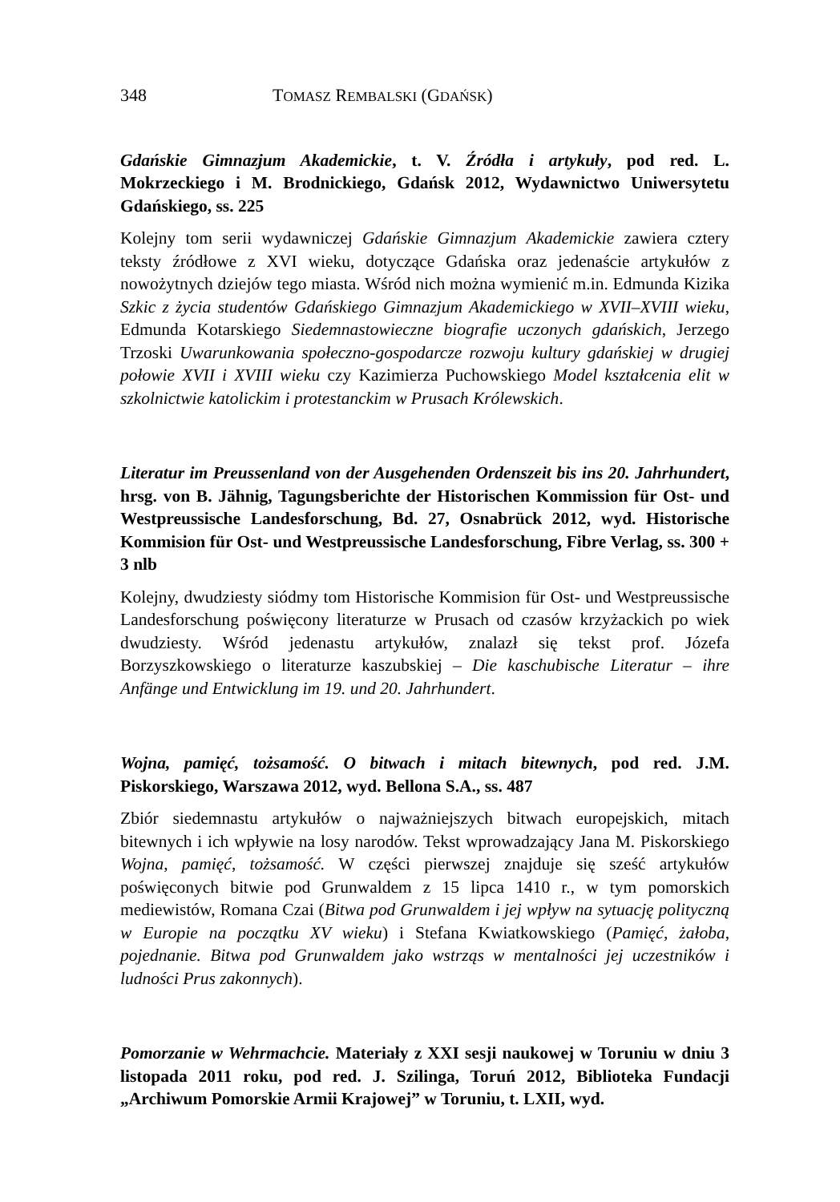348 TOMASZ REMBALSKI (GDAŃSK)
Gdańskie Gimnazjum Akademickie, t. V. Źródła i artykuły, pod red. L. Mokrzeckiego i M. Brodnickiego, Gdańsk 2012, Wydawnictwo Uniwersytetu Gdańskiego, ss. 225
Kolejny tom serii wydawniczej Gdańskie Gimnazjum Akademickie zawiera cztery teksty źródłowe z XVI wieku, dotyczące Gdańska oraz jedenaście artykułów z nowożytnych dziejów tego miasta. Wśród nich można wymienić m.in. Edmunda Kizika Szkic z życia studentów Gdańskiego Gimnazjum Akademickiego w XVII–XVIII wieku, Edmunda Kotarskiego Siedemnastowieczne biografie uczonych gdańskich, Jerzego Trzoski Uwarunkowania społeczno-gospodarcze rozwoju kultury gdańskiej w drugiej połowie XVII i XVIII wieku czy Kazimierza Puchowskiego Model kształcenia elit w szkolnictwie katolickim i protestanckim w Prusach Królewskich.
Literatur im Preussenland von der Ausgehenden Ordenszeit bis ins 20. Jahrhundert, hrsg. von B. Jähnig, Tagungsberichte der Historischen Kommission für Ost- und Westpreussische Landesforschung, Bd. 27, Osnabrück 2012, wyd. Historische Kommision für Ost- und Westpreussische Landesforschung, Fibre Verlag, ss. 300 + 3 nlb
Kolejny, dwudziesty siódmy tom Historische Kommision für Ost- und Westpreussische Landesforschung poświęcony literaturze w Prusach od czasów krzyżackich po wiek dwudziesty. Wśród jedenastu artykułów, znalazł się tekst prof. Józefa Borzyszkowskiego o literaturze kaszubskiej – Die kaschubische Literatur – ihre Anfänge und Entwicklung im 19. und 20. Jahrhundert.
Wojna, pamięć, tożsamość. O bitwach i mitach bitewnych, pod red. J.M. Piskorskiego, Warszawa 2012, wyd. Bellona S.A., ss. 487
Zbiór siedemnastu artykułów o najważniejszych bitwach europejskich, mitach bitewnych i ich wpływie na losy narodów. Tekst wprowadzający Jana M. Piskorskiego Wojna, pamięć, tożsamość. W części pierwszej znajduje się sześć artykułów poświęconych bitwie pod Grunwaldem z 15 lipca 1410 r., w tym pomorskich mediewistów, Romana Czai (Bitwa pod Grunwaldem i jej wpływ na sytuację polityczną w Europie na początku XV wieku) i Stefana Kwiatkowskiego (Pamięć, żałoba, pojednanie. Bitwa pod Grunwaldem jako wstrząs w mentalności jej uczestników i ludności Prus zakonnych).
Pomorzanie w Wehrmachcie. Materiały z XXI sesji naukowej w Toruniu w dniu 3 listopada 2011 roku, pod red. J. Szilinga, Toruń 2012, Biblioteka Fundacji „Archiwum Pomorskie Armii Krajowej” w Toruniu, t. LXII, wyd.